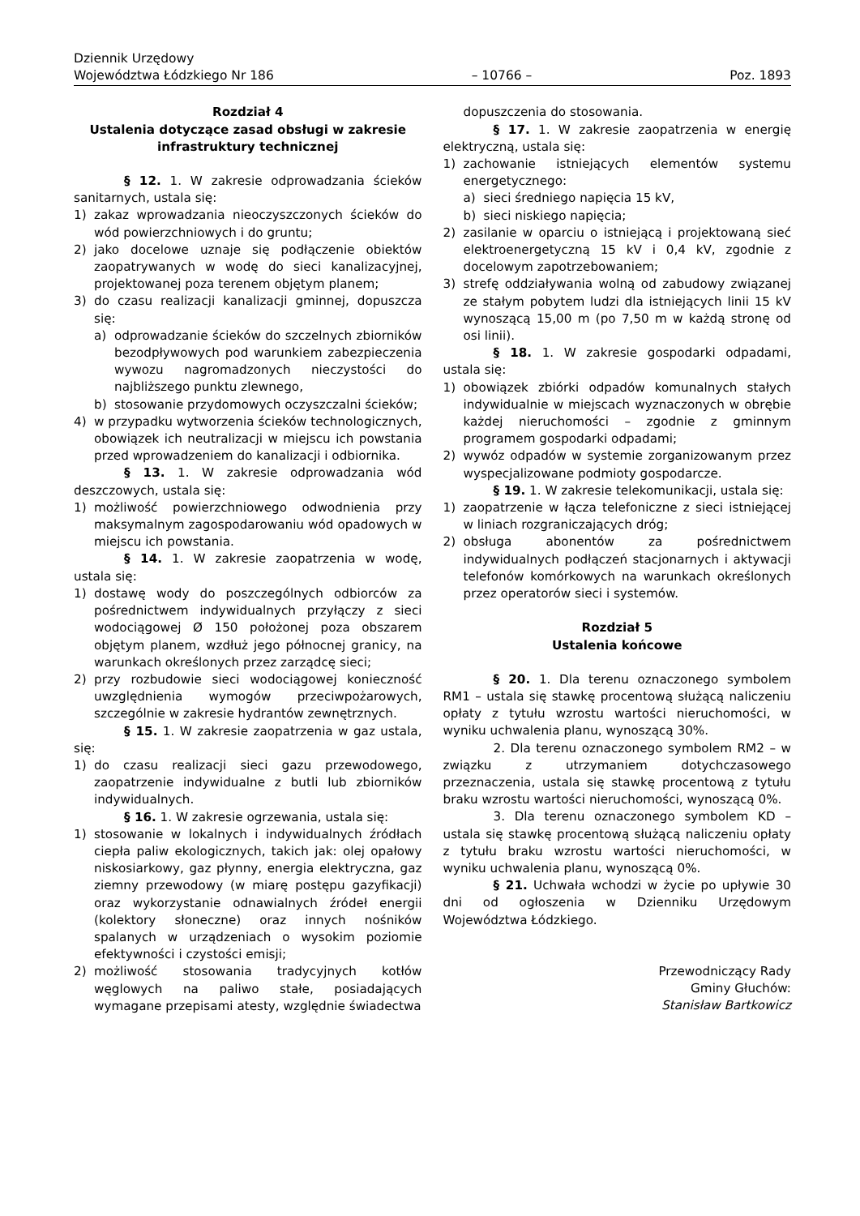Dziennik Urzędowy
Województwa Łódzkiego Nr 186
– 10766 –
Poz. 1893
Rozdział 4
Ustalenia dotyczące zasad obsługi w zakresie infrastruktury technicznej
§ 12. 1. W zakresie odprowadzania ścieków sanitarnych, ustala się:
1) zakaz wprowadzania nieoczyszczonych ścieków do wód powierzchniowych i do gruntu;
2) jako docelowe uznaje się podłączenie obiektów zaopatrywanych w wodę do sieci kanalizacyjnej, projektowanej poza terenem objętym planem;
3) do czasu realizacji kanalizacji gminnej, dopuszcza się:
a) odprowadzanie ścieków do szczelnych zbiorników bezodpływowych pod warunkiem zabezpieczenia wywozu nagromadzonych nieczystości do najbliższego punktu zlewnego,
b) stosowanie przydomowych oczyszczalni ścieków;
4) w przypadku wytworzenia ścieków technologicznych, obowiązek ich neutralizacji w miejscu ich powstania przed wprowadzeniem do kanalizacji i odbiornika.
§ 13. 1. W zakresie odprowadzania wód deszczowych, ustala się:
1) możliwość powierzchniowego odwodnienia przy maksymalnym zagospodarowaniu wód opadowych w miejscu ich powstania.
§ 14. 1. W zakresie zaopatrzenia w wodę, ustala się:
1) dostawę wody do poszczególnych odbiorców za pośrednictwem indywidualnych przyłączy z sieci wodociągowej Ø 150 położonej poza obszarem objętym planem, wzdłuż jego północnej granicy, na warunkach określonych przez zarządcę sieci;
2) przy rozbudowie sieci wodociągowej konieczność uwzględnienia wymogów przeciwpożarowych, szczególnie w zakresie hydrantów zewnętrznych.
§ 15. 1. W zakresie zaopatrzenia w gaz ustala, się:
1) do czasu realizacji sieci gazu przewodowego, zaopatrzenie indywidualne z butli lub zbiorników indywidualnych.
§ 16. 1. W zakresie ogrzewania, ustala się:
1) stosowanie w lokalnych i indywidualnych źródłach ciepła paliw ekologicznych, takich jak: olej opałowy niskosiarkowy, gaz płynny, energia elektryczna, gaz ziemny przewodowy (w miarę postępu gazyfikacji) oraz wykorzystanie odnawialnych źródeł energii (kolektory słoneczne) oraz innych nośników spalanych w urządzeniach o wysokim poziomie efektywności i czystości emisji;
2) możliwość stosowania tradycyjnych kotłów węglowych na paliwo stałe, posiadających wymagane przepisami atesty, względnie świadectwa
dopuszczenia do stosowania.
§ 17. 1. W zakresie zaopatrzenia w energię elektryczną, ustala się:
1) zachowanie istniejących elementów systemu energetycznego:
a) sieci średniego napięcia 15 kV,
b) sieci niskiego napięcia;
2) zasilanie w oparciu o istniejącą i projektowaną sieć elektroenergetyczną 15 kV i 0,4 kV, zgodnie z docelowym zapotrzebowaniem;
3) strefę oddziaływania wolną od zabudowy związanej ze stałym pobytem ludzi dla istniejących linii 15 kV wynoszącą 15,00 m (po 7,50 m w każdą stronę od osi linii).
§ 18. 1. W zakresie gospodarki odpadami, ustala się:
1) obowiązek zbiórki odpadów komunalnych stałych indywidualnie w miejscach wyznaczonych w obrębie każdej nieruchomości – zgodnie z gminnym programem gospodarki odpadami;
2) wywóz odpadów w systemie zorganizowanym przez wyspecjalizowane podmioty gospodarcze.
§ 19. 1. W zakresie telekomunikacji, ustala się:
1) zaopatrzenie w łącza telefoniczne z sieci istniejącej w liniach rozgraniczających dróg;
2) obsługa abonentów za pośrednictwem indywidualnych podłączeń stacjonarnych i aktywacji telefonów komórkowych na warunkach określonych przez operatorów sieci i systemów.
Rozdział 5
Ustalenia końcowe
§ 20. 1. Dla terenu oznaczonego symbolem RM1 – ustala się stawkę procentową służącą naliczeniu opłaty z tytułu wzrostu wartości nieruchomości, w wyniku uchwalenia planu, wynoszącą 30%.
2. Dla terenu oznaczonego symbolem RM2 – w związku z utrzymaniem dotychczasowego przeznaczenia, ustala się stawkę procentową z tytułu braku wzrostu wartości nieruchomości, wynoszącą 0%.
3. Dla terenu oznaczonego symbolem KD – ustala się stawkę procentową służącą naliczeniu opłaty z tytułu braku wzrostu wartości nieruchomości, w wyniku uchwalenia planu, wynoszącą 0%.
§ 21. Uchwała wchodzi w życie po upływie 30 dni od ogłoszenia w Dzienniku Urzędowym Województwa Łódzkiego.
Przewodniczący Rady
Gminy Głuchów:
Stanisław Bartkowicz